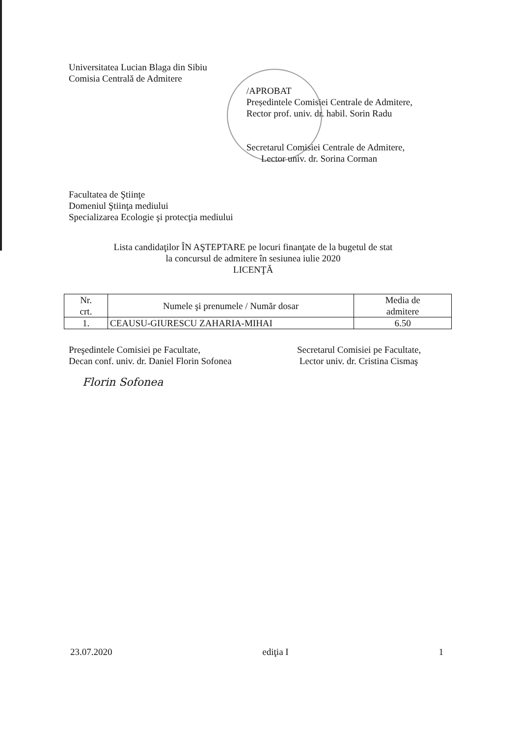Universitatea Lucian Blaga din Sibiu
Comisia Centrală de Admitere
/APROBAT
Președintele Comisiei Centrale de Admitere,
Rector prof. univ. dr. habil. Sorin Radu
Secretarul Comisiei Centrale de Admitere,
Lector univ. dr. Sorina Corman
Facultatea de Ştiinţe
Domeniul Ştiinţa mediului
Specializarea Ecologie şi protecţia mediului
Lista candidaţilor ÎN AŞTEPTARE pe locuri finanţate de la bugetul de stat
la concursul de admitere în sesiunea iulie 2020
LICENŢĂ
| Nr. crt. | Numele şi prenumele / Număr dosar | Media de admitere |
| --- | --- | --- |
| 1. | CEAUSU-GIURESCU ZAHARIA-MIHAI | 6.50 |
Preşedintele Comisiei pe Facultate,
Decan conf. univ. dr. Daniel Florin Sofonea
Florin Sofonea
Secretarul Comisiei pe Facultate,
Lector univ. dr. Cristina Cismaş
23.07.2020 ediţia I 1